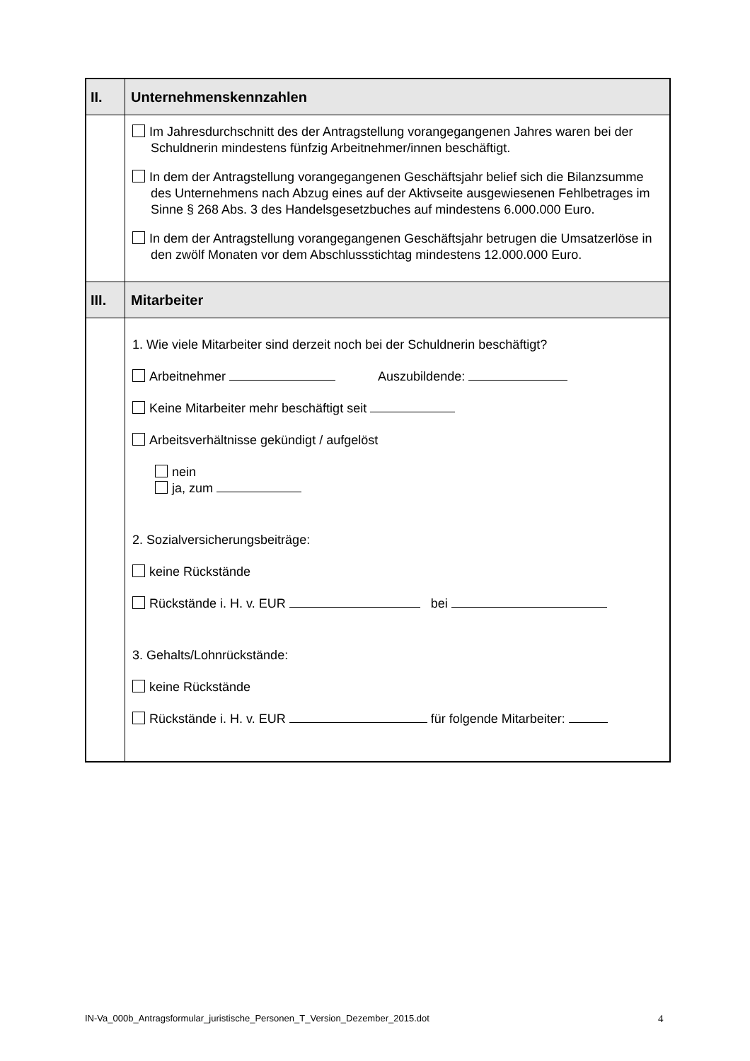| II. | Unternehmenskennzahlen |
| | Im Jahresdurchschnitt des der Antragstellung vorangegangenen Jahres waren bei der Schuldnerin mindestens fünfzig Arbeitnehmer/innen beschäftigt. In dem der Antragstellung vorangegangenen Geschäftsjahr belief sich die Bilanzsumme des Unternehmens nach Abzug eines auf der Aktivseite ausgewiesenen Fehlbetrages im Sinne § 268 Abs. 3 des Handelsgesetzbuches auf mindestens 6.000.000 Euro. In dem der Antragstellung vorangegangenen Geschäftsjahr betrugen die Umsatzerlöse in den zwölf Monaten vor dem Abschlussstichtag mindestens 12.000.000 Euro. |
| III. | Mitarbeiter |
| | 1. Wie viele Mitarbeiter sind derzeit noch bei der Schuldnerin beschäftigt? Arbeitnehmer Auszubildende: Keine Mitarbeiter mehr beschäftigt seit Arbeitsverhältnisse gekündigt / aufgelöst nein ja, zum 2. Sozialversicherungsbeiträge: keine Rückstände Rückstände i. H. v. EUR bei 3. Gehalts/Lohnrückstände: keine Rückstände Rückstände i. H. v. EUR für folgende Mitarbeiter: |
IN-Va_000b_Antragsformular_juristische_Personen_T_Version_Dezember_2015.dot
4